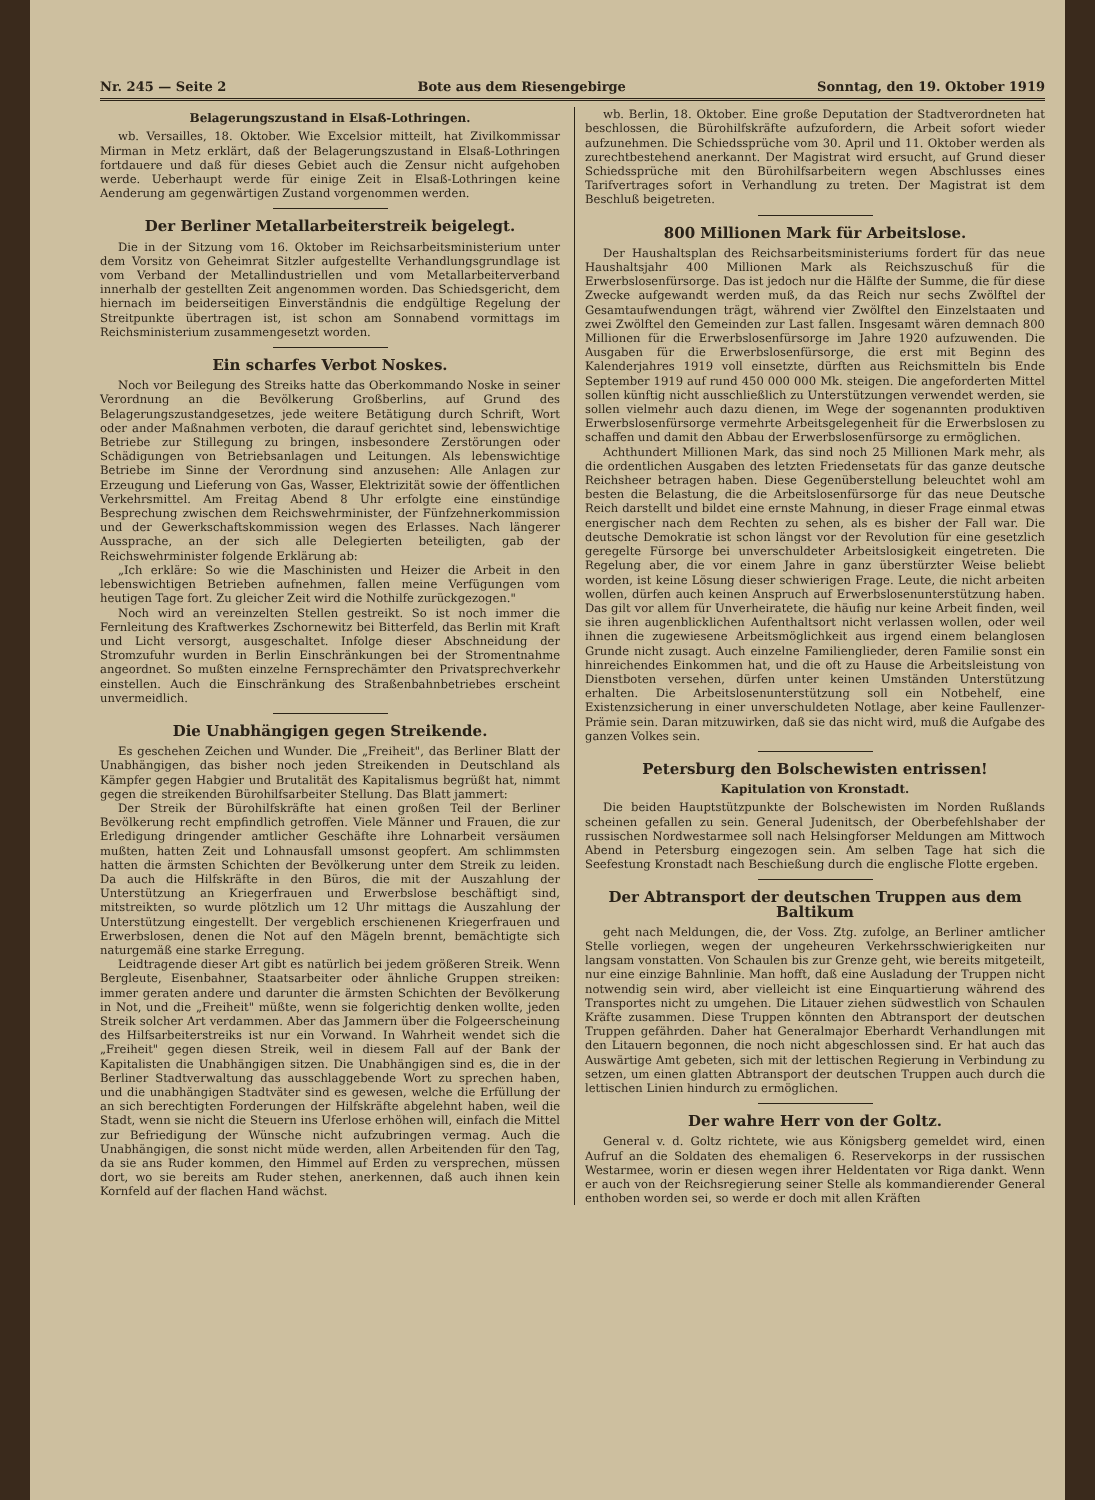Nr. 245 — Seite 2 Bote aus dem Riesengebirge Sonntag, den 19. Oktober 1919
Belagerungszustand in Elsaß-Lothringen.
wb. Versailles, 18. Oktober. Wie Excelsior mitteilt, hat Zivilkommissar Mirman in Metz erklärt, daß der Belagerungszustand in Elsaß-Lothringen fortdauere und daß für dieses Gebiet auch die Zensur nicht aufgehoben werde. Ueberhaupt werde für einige Zeit in Elsaß-Lothringen keine Aenderung am gegenwärtigen Zustand vorgenommen werden.
Der Berliner Metallarbeiterstreik beigelegt.
Die in der Sitzung vom 16. Oktober im Reichsarbeitsministerium unter dem Vorsitz von Geheimrat Sitzler aufgestellte Verhandlungsgrundlage ist vom Verband der Metallindustriellen und vom Metallarbeiterverband innerhalb der gestellten Zeit angenommen worden. Das Schiedsgericht, dem hiernach im beiderseitigen Einverständnis die endgültige Regelung der Streitpunkte übertragen ist, ist schon am Sonnabend vormittags im Reichsministerium zusammengesetzt worden.
Ein scharfes Verbot Noskes.
Noch vor Beilegung des Streiks hatte das Oberkommando Noske in seiner Verordnung an die Bevölkerung Großberlins, auf Grund des Belagerungszustandgesetzes, jede weitere Betätigung durch Schrift, Wort oder ander Maßnahmen verboten, die darauf gerichtet sind, lebenswichtige Betriebe zur Stillegung zu bringen, insbesondere Zerstörungen oder Schädigungen von Betriebsanlagen und Leitungen. Als lebenswichtige Betriebe im Sinne der Verordnung sind anzusehen: Alle Anlagen zur Erzeugung und Lieferung von Gas, Wasser, Elektrizität sowie der öffentlichen Verkehrsmittel. Am Freitag Abend 8 Uhr erfolgte eine einstündige Besprechung zwischen dem Reichswehrminister, der Fünfzehnerkommission und der Gewerkschaftskommission wegen des Erlasses. Nach längerer Aussprache, an der sich alle Delegierten beteiligten, gab der Reichswehrminister folgende Erklärung ab:
„Ich erkläre: So wie die Maschinisten und Heizer die Arbeit in den lebenswichtigen Betrieben aufnehmen, fallen meine Verfügungen vom heutigen Tage fort. Zu gleicher Zeit wird die Nothilfe zurückgezogen."
Noch wird an vereinzelten Stellen gestreikt. So ist noch immer die Fernleitung des Kraftwerkes Zschornewitz bei Bitterfeld, das Berlin mit Kraft und Licht versorgt, ausgeschaltet. Infolge dieser Abschneidung der Stromzufuhr wurden in Berlin Einschränkungen bei der Stromentnahme angeordnet. So mußten einzelne Fernsprechämter den Privatsprechverkehr einstellen. Auch die Einschränkung des Straßenbahnbetriebes erscheint unvermeidlich.
Die Unabhängigen gegen Streikende.
Es geschehen Zeichen und Wunder. Die „Freiheit", das Berliner Blatt der Unabhängigen, das bisher noch jeden Streikenden in Deutschland als Kämpfer gegen Habgier und Brutalität des Kapitalismus begrüßt hat, nimmt gegen die streikenden Bürohilfsarbeiter Stellung. Das Blatt jammert:
Der Streik der Bürohilfskräfte hat einen großen Teil der Berliner Bevölkerung recht empfindlich getroffen. Viele Männer und Frauen, die zur Erledigung dringender amtlicher Geschäfte ihre Lohnarbeit versäumen mußten, hatten Zeit und Lohnausfall umsonst geopfert. Am schlimmsten hatten die ärmsten Schichten der Bevölkerung unter dem Streik zu leiden. Da auch die Hilfskräfte in den Büros, die mit der Auszahlung der Unterstützung an Kriegerfrauen und Erwerbslose beschäftigt sind, mitstreikten, so wurde plötzlich um 12 Uhr mittags die Auszahlung der Unterstützung eingestellt. Der vergeblich erschienenen Kriegerfrauen und Erwerbslosen, denen die Not auf den Mägeln brennt, bemächtigte sich naturgemäß eine starke Erregung.
Leidtragende dieser Art gibt es natürlich bei jedem größeren Streik. Wenn Bergleute, Eisenbahner, Staatsarbeiter oder ähnliche Gruppen streiken: immer geraten andere und darunter die ärmsten Schichten der Bevölkerung in Not, und die „Freiheit" müßte, wenn sie folgerichtig denken wollte, jeden Streik solcher Art verdammen. Aber das Jammern über die Folgeerscheinung des Hilfsarbeiterstreiks ist nur ein Vorwand. In Wahrheit wendet sich die „Freiheit" gegen diesen Streik, weil in diesem Fall auf der Bank der Kapitalisten die Unabhängigen sitzen. Die Unabhängigen sind es, die in der Berliner Stadtverwaltung das ausschlaggebende Wort zu sprechen haben, und die unabhängigen Stadtväter sind es gewesen, welche die Erfüllung der an sich berechtigten Forderungen der Hilfskräfte abgelehnt haben, weil die Stadt, wenn sie nicht die Steuern ins Uferlose erhöhen will, einfach die Mittel zur Befriedigung der Wünsche nicht aufzubringen vermag. Auch die Unabhängigen, die sonst nicht müde werden, allen Arbeitenden für den Tag, da sie ans Ruder kommen, den Himmel auf Erden zu versprechen, müssen dort, wo sie bereits am Ruder stehen, anerkennen, daß auch ihnen kein Kornfeld auf der flachen Hand wächst.
wb. Berlin, 18. Oktober. Eine große Deputation der Stadtverordneten hat beschlossen, die Bürohilfskräfte aufzufordern, die Arbeit sofort wieder aufzunehmen. Die Schiedssprüche vom 30. April und 11. Oktober werden als zurechtbestehend anerkannt. Der Magistrat wird ersucht, auf Grund dieser Schiedssprüche mit den Bürohilfsarbeitern wegen Abschlusses eines Tarifvertrages sofort in Verhandlung zu treten. Der Magistrat ist dem Beschluß beigetreten.
800 Millionen Mark für Arbeitslose.
Der Haushaltsplan des Reichsarbeitsministeriums fordert für das neue Haushaltsjahr 400 Millionen Mark als Reichszuschuß für die Erwerbslosenfürsorge. Das ist jedoch nur die Hälfte der Summe, die für diese Zwecke aufgewandt werden muß, da das Reich nur sechs Zwölftel der Gesamtaufwendungen trägt, während vier Zwölftel den Einzelstaaten und zwei Zwölftel den Gemeinden zur Last fallen. Insgesamt wären demnach 800 Millionen für die Erwerbslosenfürsorge im Jahre 1920 aufzuwenden. Die Ausgaben für die Erwerbslosenfürsorge, die erst mit Beginn des Kalenderjahres 1919 voll einsetzte, dürften aus Reichsmitteln bis Ende September 1919 auf rund 450 000 000 Mk. steigen. Die angeforderten Mittel sollen künftig nicht ausschließlich zu Unterstützungen verwendet werden, sie sollen vielmehr auch dazu dienen, im Wege der sogenannten produktiven Erwerbslosenfürsorge vermehrte Arbeitsgelegenheit für die Erwerbslosen zu schaffen und damit den Abbau der Erwerbslosenfürsorge zu ermöglichen.
Achthundert Millionen Mark, das sind noch 25 Millionen Mark mehr, als die ordentlichen Ausgaben des letzten Friedensetats für das ganze deutsche Reichsheer betragen haben. Diese Gegenüberstellung beleuchtet wohl am besten die Belastung, die die Arbeitslosenfürsorge für das neue Deutsche Reich darstellt und bildet eine ernste Mahnung, in dieser Frage einmal etwas energischer nach dem Rechten zu sehen, als es bisher der Fall war. Die deutsche Demokratie ist schon längst vor der Revolution für eine gesetzlich geregelte Fürsorge bei unverschuldeter Arbeitslosigkeit eingetreten. Die Regelung aber, die vor einem Jahre in ganz überstürzter Weise beliebt worden, ist keine Lösung dieser schwierigen Frage. Leute, die nicht arbeiten wollen, dürfen auch keinen Anspruch auf Erwerbslosenunterstützung haben. Das gilt vor allem für Unverheiratete, die häufig nur keine Arbeit finden, weil sie ihren augenblicklichen Aufenthaltsort nicht verlassen wollen, oder weil ihnen die zugewiesene Arbeitsmöglichkeit aus irgend einem belanglosen Grunde nicht zusagt. Auch einzelne Familienglieder, deren Familie sonst ein hinreichendes Einkommen hat, und die oft zu Hause die Arbeitsleistung von Dienstboten versehen, dürfen unter keinen Umständen Unterstützung erhalten. Die Arbeitslosenunterstützung soll ein Notbehelf, eine Existenzsicherung in einer unverschuldeten Notlage, aber keine Faullenzer-Prämie sein. Daran mitzuwirken, daß sie das nicht wird, muß die Aufgabe des ganzen Volkes sein.
Petersburg den Bolschewisten entrissen!
Kapitulation von Kronstadt.
Die beiden Hauptstützpunkte der Bolschewisten im Norden Rußlands scheinen gefallen zu sein. General Judenitsch, der Oberbefehlshaber der russischen Nordwestarmee soll nach Helsingforser Meldungen am Mittwoch Abend in Petersburg eingezogen sein. Am selben Tage hat sich die Seefestung Kronstadt nach Beschießung durch die englische Flotte ergeben.
Der Abtransport der deutschen Truppen aus dem Baltikum
geht nach Meldungen, die, der Voss. Ztg. zufolge, an Berliner amtlicher Stelle vorliegen, wegen der ungeheuren Verkehrsschwierigkeiten nur langsam vonstatten. Von Schaulen bis zur Grenze geht, wie bereits mitgeteilt, nur eine einzige Bahnlinie. Man hofft, daß eine Ausladung der Truppen nicht notwendig sein wird, aber vielleicht ist eine Einquartierung während des Transportes nicht zu umgehen. Die Litauer ziehen südwestlich von Schaulen Kräfte zusammen. Diese Truppen könnten den Abtransport der deutschen Truppen gefährden. Daher hat Generalmajor Eberhardt Verhandlungen mit den Litauern begonnen, die noch nicht abgeschlossen sind. Er hat auch das Auswärtige Amt gebeten, sich mit der lettischen Regierung in Verbindung zu setzen, um einen glatten Abtransport der deutschen Truppen auch durch die lettischen Linien hindurch zu ermöglichen.
Der wahre Herr von der Goltz.
General v. d. Goltz richtete, wie aus Königsberg gemeldet wird, einen Aufruf an die Soldaten des ehemaligen 6. Reservekorps in der russischen Westarmee, worin er diesen wegen ihrer Heldentaten vor Riga dankt. Wenn er auch von der Reichsregierung seiner Stelle als kommandierender General enthoben worden sei, so werde er doch mit allen Kräften